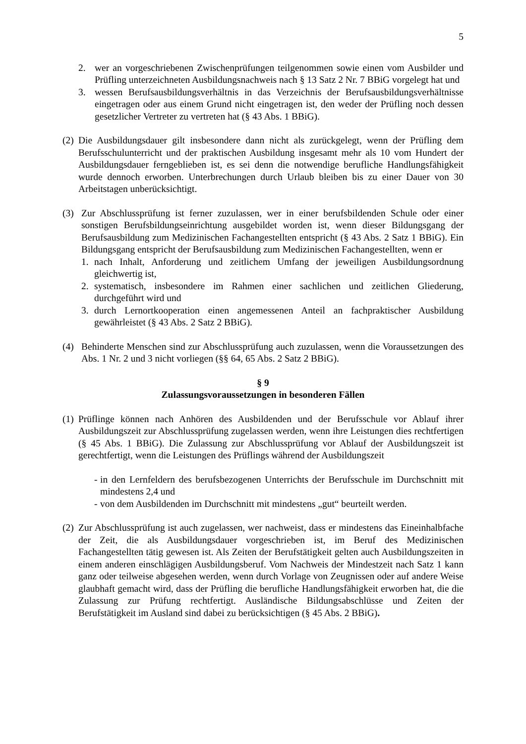5
2. wer an vorgeschriebenen Zwischenprüfungen teilgenommen sowie einen vom Ausbilder und Prüfling unterzeichneten Ausbildungsnachweis nach § 13 Satz 2 Nr. 7 BBiG vorgelegt hat und
3. wessen Berufsausbildungsverhältnis in das Verzeichnis der Berufsausbildungsverhältnisse eingetragen oder aus einem Grund nicht eingetragen ist, den weder der Prüfling noch dessen gesetzlicher Vertreter zu vertreten hat (§ 43 Abs. 1 BBiG).
(2) Die Ausbildungsdauer gilt insbesondere dann nicht als zurückgelegt, wenn der Prüfling dem Berufsschulunterricht und der praktischen Ausbildung insgesamt mehr als 10 vom Hundert der Ausbildungsdauer ferngeblieben ist, es sei denn die notwendige berufliche Handlungsfähigkeit wurde dennoch erworben. Unterbrechungen durch Urlaub bleiben bis zu einer Dauer von 30 Arbeitstagen unberücksichtigt.
(3) Zur Abschlussprüfung ist ferner zuzulassen, wer in einer berufsbildenden Schule oder einer sonstigen Berufsbildungseinrichtung ausgebildet worden ist, wenn dieser Bildungsgang der Berufsausbildung zum Medizinischen Fachangestellten entspricht (§ 43 Abs. 2 Satz 1 BBiG). Ein Bildungsgang entspricht der Berufsausbildung zum Medizinischen Fachangestellten, wenn er
1. nach Inhalt, Anforderung und zeitlichem Umfang der jeweiligen Ausbildungsordnung gleichwertig ist,
2. systematisch, insbesondere im Rahmen einer sachlichen und zeitlichen Gliederung, durchgeführt wird und
3. durch Lernortkooperation einen angemessenen Anteil an fachpraktischer Ausbildung gewährleistet (§ 43 Abs. 2 Satz 2 BBiG).
(4) Behinderte Menschen sind zur Abschlussprüfung auch zuzulassen, wenn die Voraussetzungen des Abs. 1 Nr. 2 und 3 nicht vorliegen (§§ 64, 65 Abs. 2 Satz 2 BBiG).
§ 9
Zulassungsvoraussetzungen in besonderen Fällen
(1) Prüflinge können nach Anhören des Ausbildenden und der Berufsschule vor Ablauf ihrer Ausbildungszeit zur Abschlussprüfung zugelassen werden, wenn ihre Leistungen dies rechtfertigen (§ 45 Abs. 1 BBiG). Die Zulassung zur Abschlussprüfung vor Ablauf der Ausbildungszeit ist gerechtfertigt, wenn die Leistungen des Prüflings während der Ausbildungszeit
- in den Lernfeldern des berufsbezogenen Unterrichts der Berufsschule im Durchschnitt mit mindestens 2,4 und
- von dem Ausbildenden im Durchschnitt mit mindestens „gut“ beurteilt werden.
(2) Zur Abschlussprüfung ist auch zugelassen, wer nachweist, dass er mindestens das Eineinhalbfache der Zeit, die als Ausbildungsdauer vorgeschrieben ist, im Beruf des Medizinischen Fachangestellten tätig gewesen ist. Als Zeiten der Berufstätigkeit gelten auch Ausbildungszeiten in einem anderen einschlägigen Ausbildungsberuf. Vom Nachweis der Mindestzeit nach Satz 1 kann ganz oder teilweise abgesehen werden, wenn durch Vorlage von Zeugnissen oder auf andere Weise glaubhaft gemacht wird, dass der Prüfling die berufliche Handlungsfähigkeit erworben hat, die die Zulassung zur Prüfung rechtfertigt. Ausländische Bildungsabschlüsse und Zeiten der Berufstätigkeit im Ausland sind dabei zu berücksichtigen (§ 45 Abs. 2 BBiG).